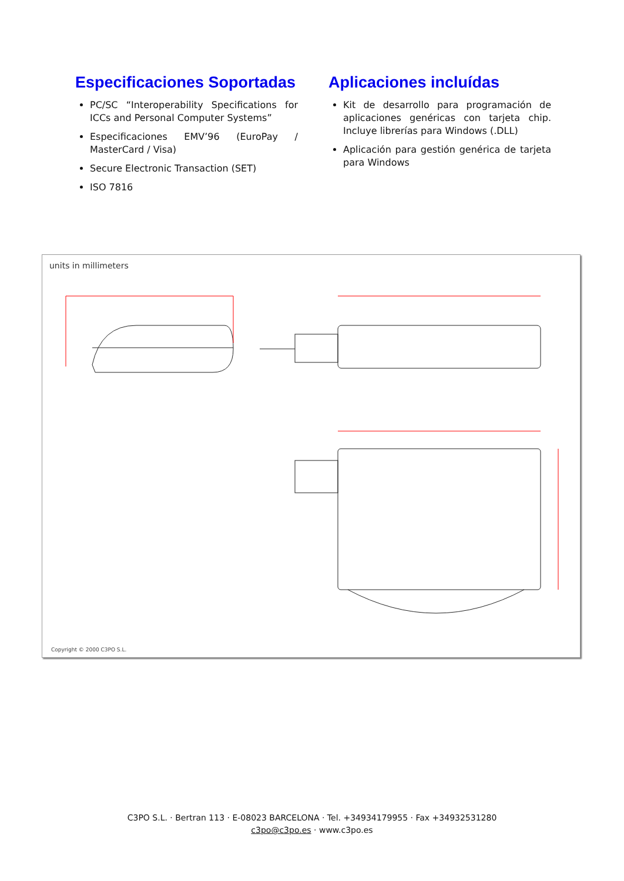Especificaciones Soportadas
PC/SC “Interoperability Specifications for ICCs and Personal Computer Systems”
Especificaciones EMV’96 (EuroPay / MasterCard / Visa)
Secure Electronic Transaction (SET)
ISO 7816
Aplicaciones incluídas
Kit de desarrollo para programación de aplicaciones genéricas con tarjeta chip. Incluye librerías para Windows (.DLL)
Aplicación para gestión genérica de tarjeta para Windows
units in millimeters
Copyright © 2000 C3PO S.L.
C3PO S.L. · Bertran 113 · E-08023 BARCELONA · Tel. +34934179955 · Fax +34932531280
c3po@c3po.es · www.c3po.es